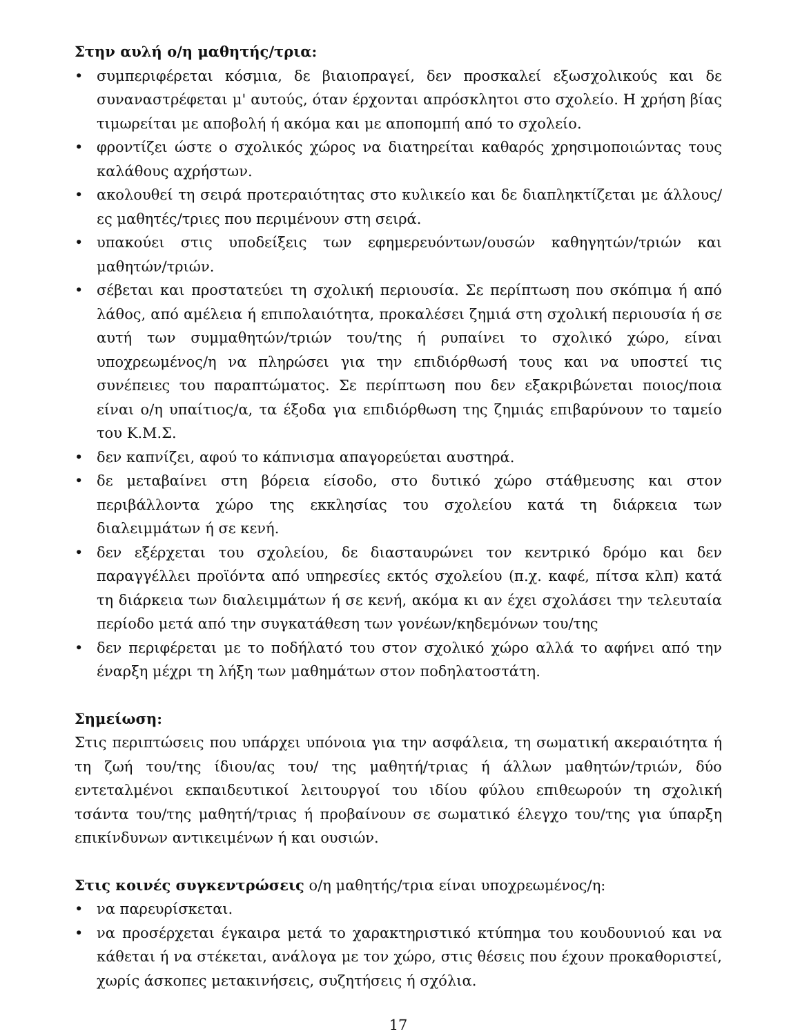Στην αυλή ο/η μαθητής/τρια:
• συμπεριφέρεται κόσμια, δε βιαιοπραγεί, δεν προσκαλεί εξωσχολικούς και δε συναναστρέφεται μ' αυτούς, όταν έρχονται απρόσκλητοι στο σχολείο. Η χρήση βίας τιμωρείται με αποβολή ή ακόμα και με αποπομπή από το σχολείο.
• φροντίζει ώστε ο σχολικός χώρος να διατηρείται καθαρός χρησιμοποιώντας τους καλάθους αχρήστων.
• ακολουθεί τη σειρά προτεραιότητας στο κυλικείο και δε διαπληκτίζεται με άλλους/ες μαθητές/τριες που περιμένουν στη σειρά.
• υπακούει στις υποδείξεις των εφημερευόντων/ουσών καθηγητών/τριών και μαθητών/τριών.
• σέβεται και προστατεύει τη σχολική περιουσία. Σε περίπτωση που σκόπιμα ή από λάθος, από αμέλεια ή επιπολαιότητα, προκαλέσει ζημιά στη σχολική περιουσία ή σε αυτή των συμμαθητών/τριών του/της ή ρυπαίνει το σχολικό χώρο, είναι υποχρεωμένος/η να πληρώσει για την επιδιόρθωσή τους και να υποστεί τις συνέπειες του παραπτώματος. Σε περίπτωση που δεν εξακριβώνεται ποιος/ποια είναι ο/η υπαίτιος/α, τα έξοδα για επιδιόρθωση της ζημιάς επιβαρύνουν το ταμείο του Κ.Μ.Σ.
• δεν καπνίζει, αφού το κάπνισμα απαγορεύεται αυστηρά.
• δε μεταβαίνει στη βόρεια είσοδο, στο δυτικό χώρο στάθμευσης και στον περιβάλλοντα χώρο της εκκλησίας του σχολείου κατά τη διάρκεια των διαλειμμάτων ή σε κενή.
• δεν εξέρχεται του σχολείου, δε διασταυρώνει τον κεντρικό δρόμο και δεν παραγγέλλει προϊόντα από υπηρεσίες εκτός σχολείου (π.χ. καφέ, πίτσα κλπ) κατά τη διάρκεια των διαλειμμάτων ή σε κενή, ακόμα κι αν έχει σχολάσει την τελευταία περίοδο μετά από την συγκατάθεση των γονέων/κηδεμόνων του/της
• δεν περιφέρεται με το ποδήλατό του στον σχολικό χώρο αλλά το αφήνει από την έναρξη μέχρι τη λήξη των μαθημάτων στον ποδηλατοστάτη.
Σημείωση:
Στις περιπτώσεις που υπάρχει υπόνοια για την ασφάλεια, τη σωματική ακεραιότητα ή τη ζωή του/της ίδιου/ας του/ της μαθητή/τριας ή άλλων μαθητών/τριών, δύο εντεταλμένοι εκπαιδευτικοί λειτουργοί του ιδίου φύλου επιθεωρούν τη σχολική τσάντα του/της μαθητή/τριας ή προβαίνουν σε σωματικό έλεγχο του/της για ύπαρξη επικίνδυνων αντικειμένων ή και ουσιών.
Στις κοινές συγκεντρώσεις ο/η μαθητής/τρια είναι υποχρεωμένος/η:
• να παρευρίσκεται.
• να προσέρχεται έγκαιρα μετά το χαρακτηριστικό κτύπημα του κουδουνιού και να κάθεται ή να στέκεται, ανάλογα με τον χώρο, στις θέσεις που έχουν προκαθοριστεί, χωρίς άσκοπες μετακινήσεις, συζητήσεις ή σχόλια.
17